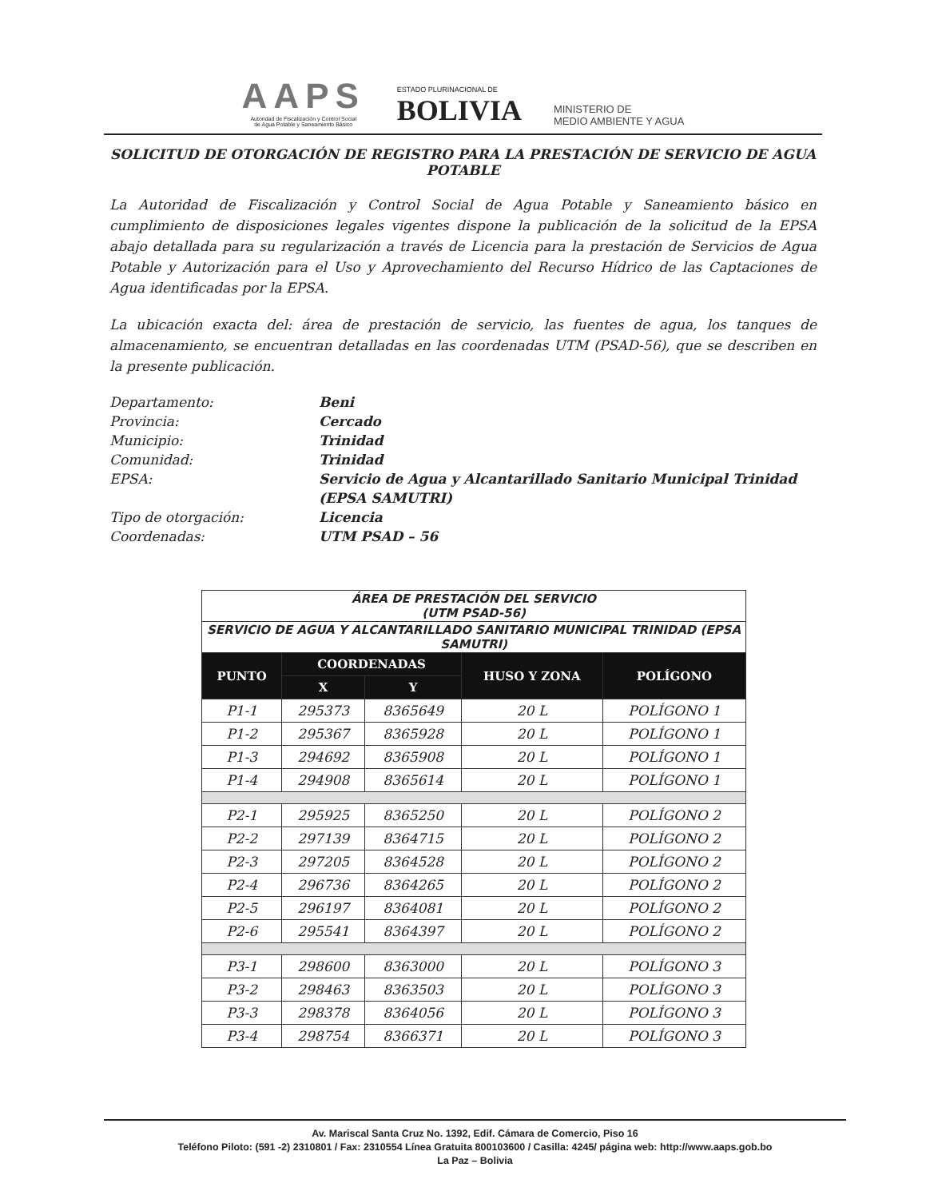AAPS
Autoridad de Fiscalización y Control Social
de Agua Potable y Saneamiento Básico
ESTADO PLURINACIONAL DE
BOLIVIA
MINISTERIO DE
MEDIO AMBIENTE Y AGUA
SOLICITUD DE OTORGACIÓN DE REGISTRO PARA LA PRESTACIÓN DE SERVICIO DE AGUA POTABLE
La Autoridad de Fiscalización y Control Social de Agua Potable y Saneamiento básico en cumplimiento de disposiciones legales vigentes dispone la publicación de la solicitud de la EPSA abajo detallada para su regularización a través de Licencia para la prestación de Servicios de Agua Potable y Autorización para el Uso y Aprovechamiento del Recurso Hídrico de las Captaciones de Agua identificadas por la EPSA.
La ubicación exacta del: área de prestación de servicio, las fuentes de agua, los tanques de almacenamiento, se encuentran detalladas en las coordenadas UTM (PSAD-56), que se describen en la presente publicación.
Departamento: Beni
Provincia: Cercado
Municipio: Trinidad
Comunidad: Trinidad
EPSA: Servicio de Agua y Alcantarillado Sanitario Municipal Trinidad (EPSA SAMUTRI)
Tipo de otorgación: Licencia
Coordenadas: UTM PSAD – 56
| ÁREA DE PRESTACIÓN DEL SERVICIO (UTM PSAD-56) | | | | |
| SERVICIO DE AGUA Y ALCANTARILLADO SANITARIO MUNICIPAL TRINIDAD (EPSA SAMUTRI) | | | | |
| PUNTO | COORDENADAS | | HUSO Y ZONA | POLÍGONO |
| | X | Y | | |
| P1-1 | 295373 | 8365649 | 20 L | POLÍGONO 1 |
| P1-2 | 295367 | 8365928 | 20 L | POLÍGONO 1 |
| P1-3 | 294692 | 8365908 | 20 L | POLÍGONO 1 |
| P1-4 | 294908 | 8365614 | 20 L | POLÍGONO 1 |
| P2-1 | 295925 | 8365250 | 20 L | POLÍGONO 2 |
| P2-2 | 297139 | 8364715 | 20 L | POLÍGONO 2 |
| P2-3 | 297205 | 8364528 | 20 L | POLÍGONO 2 |
| P2-4 | 296736 | 8364265 | 20 L | POLÍGONO 2 |
| P2-5 | 296197 | 8364081 | 20 L | POLÍGONO 2 |
| P2-6 | 295541 | 8364397 | 20 L | POLÍGONO 2 |
| P3-1 | 298600 | 8363000 | 20 L | POLÍGONO 3 |
| P3-2 | 298463 | 8363503 | 20 L | POLÍGONO 3 |
| P3-3 | 298378 | 8364056 | 20 L | POLÍGONO 3 |
| P3-4 | 298754 | 8366371 | 20 L | POLÍGONO 3 |
Av. Mariscal Santa Cruz No. 1392, Edif. Cámara de Comercio, Piso 16
Teléfono Piloto: (591 -2) 2310801 / Fax: 2310554 Línea Gratuita 800103600 / Casilla: 4245/ página web: http://www.aaps.gob.bo
La Paz – Bolivia